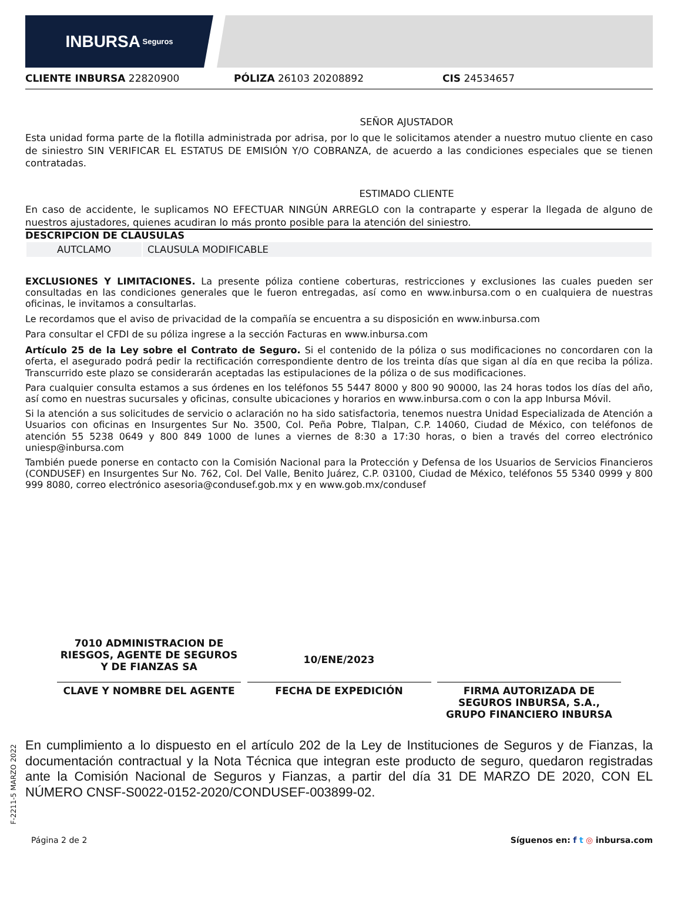INBURSA Seguros
CLIENTE INBURSA 22820900 PÓLIZA 26103 20208892 CIS 24534657
SEÑOR AJUSTADOR
Esta unidad forma parte de la flotilla administrada por adrisa, por lo que le solicitamos atender a nuestro mutuo cliente en caso de siniestro SIN VERIFICAR EL ESTATUS DE EMISIÓN Y/O COBRANZA, de acuerdo a las condiciones especiales que se tienen contratadas.
ESTIMADO CLIENTE
En caso de accidente, le suplicamos NO EFECTUAR NINGÚN ARREGLO con la contraparte y esperar la llegada de alguno de nuestros ajustadores, quienes acudiran lo más pronto posible para la atención del siniestro.
DESCRIPCION DE CLAUSULAS
| AUTCLAMO | CLAUSULA MODIFICABLE |
EXCLUSIONES Y LIMITACIONES. La presente póliza contiene coberturas, restricciones y exclusiones las cuales pueden ser consultadas en las condiciones generales que le fueron entregadas, así como en www.inbursa.com o en cualquiera de nuestras oficinas, le invitamos a consultarlas.
Le recordamos que el aviso de privacidad de la compañía se encuentra a su disposición en www.inbursa.com
Para consultar el CFDI de su póliza ingrese a la sección Facturas en www.inbursa.com
Artículo 25 de la Ley sobre el Contrato de Seguro. Si el contenido de la póliza o sus modificaciones no concordaren con la oferta, el asegurado podrá pedir la rectificación correspondiente dentro de los treinta días que sigan al día en que reciba la póliza. Transcurrido este plazo se considerarán aceptadas las estipulaciones de la póliza o de sus modificaciones.
Para cualquier consulta estamos a sus órdenes en los teléfonos 55 5447 8000 y 800 90 90000, las 24 horas todos los días del año, así como en nuestras sucursales y oficinas, consulte ubicaciones y horarios en www.inbursa.com o con la app Inbursa Móvil.
Si la atención a sus solicitudes de servicio o aclaración no ha sido satisfactoria, tenemos nuestra Unidad Especializada de Atención a Usuarios con oficinas en Insurgentes Sur No. 3500, Col. Peña Pobre, Tlalpan, C.P. 14060, Ciudad de México, con teléfonos de atención 55 5238 0649 y 800 849 1000 de lunes a viernes de 8:30 a 17:30 horas, o bien a través del correo electrónico uniesp@inbursa.com
También puede ponerse en contacto con la Comisión Nacional para la Protección y Defensa de los Usuarios de Servicios Financieros (CONDUSEF) en Insurgentes Sur No. 762, Col. Del Valle, Benito Juárez, C.P. 03100, Ciudad de México, teléfonos 55 5340 0999 y 800 999 8080, correo electrónico asesoria@condusef.gob.mx y en www.gob.mx/condusef
7010 ADMINISTRACION DE RIESGOS, AGENTE DE SEGUROS Y DE FIANZAS SA
CLAVE Y NOMBRE DEL AGENTE
10/ENE/2023
FECHA DE EXPEDICIÓN
FIRMA AUTORIZADA DE SEGUROS INBURSA, S.A., GRUPO FINANCIERO INBURSA
En cumplimiento a lo dispuesto en el artículo 202 de la Ley de Instituciones de Seguros y de Fianzas, la documentación contractual y la Nota Técnica que integran este producto de seguro, quedaron registradas ante la Comisión Nacional de Seguros y Fianzas, a partir del día 31 DE MARZO DE 2020, CON EL NÚMERO CNSF-S0022-0152-2020/CONDUSEF-003899-02.
Página 2 de 2 Síguenos en: f t ◎ inbursa.com
F-2211-5 MARZO 2022